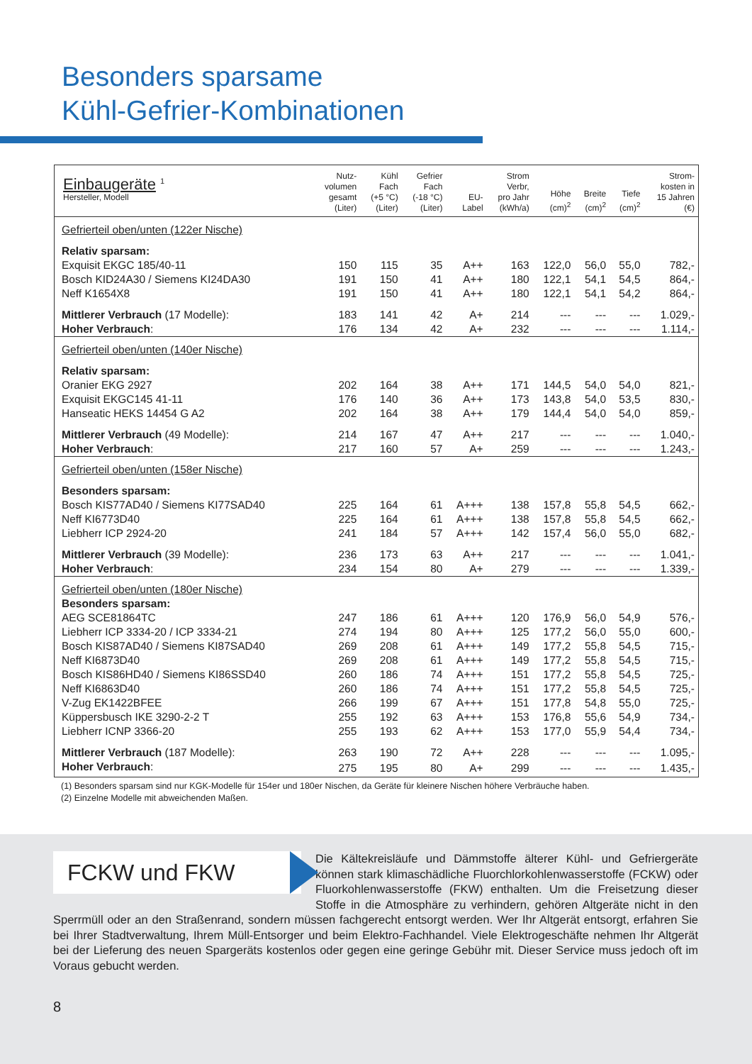Besonders sparsame
Kühl-Gefrier-Kombinationen
| Einbaugeräte <sup>1</sup> Hersteller, Modell | Nutz- volumen gesamt (Liter) | Kühl Fach (+5 °C) (Liter) | Gefrier Fach (-18 °C) (Liter) | EU- Label | Strom Verbr, pro Jahr (kWh/a) | Höhe (cm)<sup>2</sup> | Breite (cm)<sup>2</sup> | Tiefe (cm)<sup>2</sup> | Strom- kosten in 15 Jahren (€) |
| --- | --- | --- | --- | --- | --- | --- | --- | --- | --- |
| Gefrierteil oben/unten (122er Nische) | | | | | | | | | |
| Relativ sparsam: | | | | | | | | | |
| Exquisit EKGC 185/40-11 | 150 | 115 | 35 | A++ | 163 | 122,0 | 56,0 | 55,0 | 782,- |
| Bosch KID24A30 / Siemens KI24DA30 | 191 | 150 | 41 | A++ | 180 | 122,1 | 54,1 | 54,5 | 864,- |
| Neff K1654X8 | 191 | 150 | 41 | A++ | 180 | 122,1 | 54,1 | 54,2 | 864,- |
| Mittlerer Verbrauch (17 Modelle): | 183 | 141 | 42 | A+ | 214 | --- | --- | --- | 1.029,- |
| Hoher Verbrauch : | 176 | 134 | 42 | A+ | 232 | --- | --- | --- | 1.114,- |
| Gefrierteil oben/unten (140er Nische) | | | | | | | | | |
| Relativ sparsam: | | | | | | | | | |
| Oranier EKG 2927 | 202 | 164 | 38 | A++ | 171 | 144,5 | 54,0 | 54,0 | 821,- |
| Exquisit EKGC145 41-11 | 176 | 140 | 36 | A++ | 173 | 143,8 | 54,0 | 53,5 | 830,- |
| Hanseatic HEKS 14454 G A2 | 202 | 164 | 38 | A++ | 179 | 144,4 | 54,0 | 54,0 | 859,- |
| Mittlerer Verbrauch (49 Modelle): | 214 | 167 | 47 | A++ | 217 | --- | --- | --- | 1.040,- |
| Hoher Verbrauch : | 217 | 160 | 57 | A+ | 259 | --- | --- | --- | 1.243,- |
| Gefrierteil oben/unten (158er Nische) | | | | | | | | | |
| Besonders sparsam: | | | | | | | | | |
| Bosch KIS77AD40 / Siemens KI77SAD40 | 225 | 164 | 61 | A+++ | 138 | 157,8 | 55,8 | 54,5 | 662,- |
| Neff KI6773D40 | 225 | 164 | 61 | A+++ | 138 | 157,8 | 55,8 | 54,5 | 662,- |
| Liebherr ICP 2924-20 | 241 | 184 | 57 | A+++ | 142 | 157,4 | 56,0 | 55,0 | 682,- |
| Mittlerer Verbrauch (39 Modelle): | 236 | 173 | 63 | A++ | 217 | --- | --- | --- | 1.041,- |
| Hoher Verbrauch : | 234 | 154 | 80 | A+ | 279 | --- | --- | --- | 1.339,- |
| Gefrierteil oben/unten (180er Nische) | | | | | | | | | |
| Besonders sparsam: | | | | | | | | | |
| AEG SCE81864TC | 247 | 186 | 61 | A+++ | 120 | 176,9 | 56,0 | 54,9 | 576,- |
| Liebherr ICP 3334-20 / ICP 3334-21 | 274 | 194 | 80 | A+++ | 125 | 177,2 | 56,0 | 55,0 | 600,- |
| Bosch KIS87AD40 / Siemens KI87SAD40 | 269 | 208 | 61 | A+++ | 149 | 177,2 | 55,8 | 54,5 | 715,- |
| Neff KI6873D40 | 269 | 208 | 61 | A+++ | 149 | 177,2 | 55,8 | 54,5 | 715,- |
| Bosch KIS86HD40 / Siemens KI86SSD40 | 260 | 186 | 74 | A+++ | 151 | 177,2 | 55,8 | 54,5 | 725,- |
| Neff KI6863D40 | 260 | 186 | 74 | A+++ | 151 | 177,2 | 55,8 | 54,5 | 725,- |
| V-Zug EK1422BFEE | 266 | 199 | 67 | A+++ | 151 | 177,8 | 54,8 | 55,0 | 725,- |
| Küppersbusch IKE 3290-2-2 T | 255 | 192 | 63 | A+++ | 153 | 176,8 | 55,6 | 54,9 | 734,- |
| Liebherr ICNP 3366-20 | 255 | 193 | 62 | A+++ | 153 | 177,0 | 55,9 | 54,4 | 734,- |
| Mittlerer Verbrauch (187 Modelle): | 263 | 190 | 72 | A++ | 228 | --- | --- | --- | 1.095,- |
| Hoher Verbrauch : | 275 | 195 | 80 | A+ | 299 | --- | --- | --- | 1.435,- |
(1) Besonders sparsam sind nur KGK-Modelle für 154er und 180er Nischen, da Geräte für kleinere Nischen höhere Verbräuche haben.
(2) Einzelne Modelle mit abweichenden Maßen.
FCKW und FKW
Die Kältekreisläufe und Dämmstoffe älterer Kühl- und Gefriergeräte können stark klimaschädliche Fluorchlorkohlenwasserstoffe (FCKW) oder Fluorkohlenwasserstoffe (FKW) enthalten. Um die Freisetzung dieser Stoffe in die Atmosphäre zu verhindern, gehören Altgeräte nicht in den Sperrmüll oder an den Straßenrand, sondern müssen fachgerecht entsorgt werden. Wer Ihr Altgerät entsorgt, erfahren Sie bei Ihrer Stadtverwaltung, Ihrem Müll-Entsorger und beim Elektro-Fachhandel. Viele Elektrogeschäfte nehmen Ihr Altgerät bei der Lieferung des neuen Spargeräts kostenlos oder gegen eine geringe Gebühr mit. Dieser Service muss jedoch oft im Voraus gebucht werden.
8